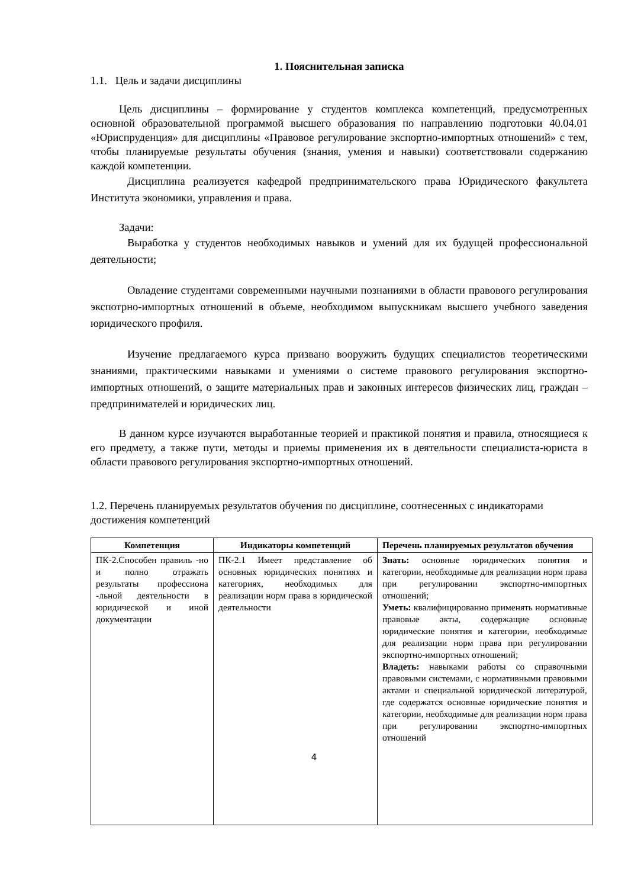1. Пояснительная записка
1.1. Цель и задачи дисциплины
Цель дисциплины – формирование у студентов комплекса компетенций, предусмотренных основной образовательной программой высшего образования по направлению подготовки 40.04.01 «Юриспруденция» для дисциплины «Правовое регулирование экспортно-импортных отношений» с тем, чтобы планируемые результаты обучения (знания, умения и навыки) соответствовали содержанию каждой компетенции.
Дисциплина реализуется кафедрой предпринимательского права Юридического факультета Института экономики, управления и права.
Задачи:
Выработка у студентов необходимых навыков и умений для их будущей профессиональной деятельности;
Овладение студентами современными научными познаниями в области правового регулирования экспотрно-импортных отношений в объеме, необходимом выпускникам высшего учебного заведения юридического профиля.
Изучение предлагаемого курса призвано вооружить будущих специалистов теоретическими знаниями, практическими навыками и умениями о системе правового регулирования экспортно-импортных отношений, о защите материальных прав и законных интересов физических лиц, граждан – предпринимателей и юридических лиц.
В данном курсе изучаются выработанные теорией и практикой понятия и правила, относящиеся к его предмету, а также пути, методы и приемы применения их в деятельности специалиста-юриста в области правового регулирования экспортно-импортных отношений.
1.2. Перечень планируемых результатов обучения по дисциплине, соотнесенных с индикаторами достижения компетенций
| Компетенция | Индикаторы компетенций | Перечень планируемых результатов обучения |
| --- | --- | --- |
| ПК-2.Способен правиль -но и полно отражать результаты профессиона -льной деятельности в юридической и иной документации | ПК-2.1 Имеет представление об основных юридических понятиях и категориях, необходимых для реализации норм права в юридической деятельности | Знать: основные юридических понятия и категории, необходимые для реализации норм права при регулировании экспортно-импортных отношений; Уметь: квалифицированно применять нормативные правовые акты, содержащие основные юридические понятия и категории, необходимые для реализации норм права при регулировании экспортно-импортных отношений; Владеть: навыками работы со справочными правовыми системами, с нормативными правовыми актами и специальной юридической литературой, где содержатся основные юридические понятия и категории, необходимые для реализации норм права при регулировании экспортно-импортных отношений |
4